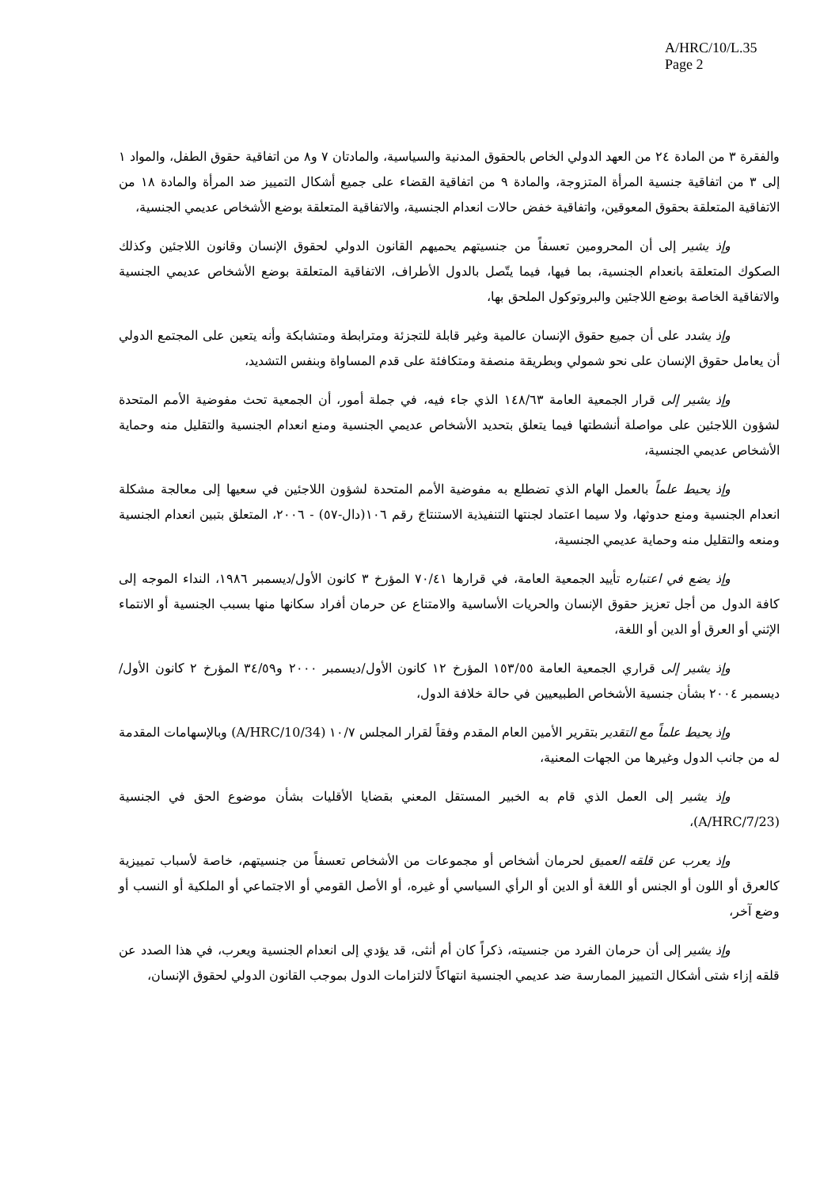A/HRC/10/L.35
Page 2
والفقرة ٣ من المادة ٢٤ من العهد الدولي الخاص بالحقوق المدنية والسياسية، والمادتان ٧ و٨ من اتفاقية حقوق الطفل، والمواد ١ إلى ٣ من اتفاقية جنسية المرأة المتزوجة، والمادة ٩ من اتفاقية القضاء على جميع أشكال التمييز ضد المرأة والمادة ١٨ من الاتفاقية المتعلقة بحقوق المعوقين، واتفاقية خفض حالات انعدام الجنسية، والاتفاقية المتعلقة بوضع الأشخاص عديمي الجنسية،
وإذ يشير إلى أن المحرومين تعسفاً من جنسيتهم يحميهم القانون الدولي لحقوق الإنسان وقانون اللاجئين وكذلك الصكوك المتعلقة بانعدام الجنسية، بما فيها، فيما يتّصل بالدول الأطراف، الاتفاقية المتعلقة بوضع الأشخاص عديمي الجنسية والاتفاقية الخاصة بوضع اللاجئين والبروتوكول الملحق بها،
وإذ يشدد على أن جميع حقوق الإنسان عالمية وغير قابلة للتجزئة ومترابطة ومتشابكة وأنه يتعين على المجتمع الدولي أن يعامل حقوق الإنسان على نحو شمولي وبطريقة منصفة ومتكافئة على قدم المساواة وبنفس التشديد،
وإذ يشير إلى قرار الجمعية العامة ١٤٨/٦٣ الذي جاء فيه، في جملة أمور، أن الجمعية تحث مفوضية الأمم المتحدة لشؤون اللاجئين على مواصلة أنشطتها فيما يتعلق بتحديد الأشخاص عديمي الجنسية ومنع انعدام الجنسية والتقليل منه وحماية الأشخاص عديمي الجنسية،
وإذ يحيط علماً بالعمل الهام الذي تضطلع به مفوضية الأمم المتحدة لشؤون اللاجئين في سعيها إلى معالجة مشكلة انعدام الجنسية ومنع حدوثها، ولا سيما اعتماد لجنتها التنفيذية الاستنتاجَ رقم ١٠٦(دال-٥٧) - ٢٠٠٦، المتعلق بتبين انعدام الجنسية ومنعه والتقليل منه وحماية عديمي الجنسية،
وإذ يضع في اعتباره تأييد الجمعية العامة، في قرارها ٧٠/٤١ المؤرخ ٣ كانون الأول/ديسمبر ١٩٨٦، النداء الموجه إلى كافة الدول من أجل تعزيز حقوق الإنسان والحريات الأساسية والامتناع عن حرمان أفراد سكانها منها بسبب الجنسية أو الانتماء الإثني أو العرق أو الدين أو اللغة،
وإذ يشير إلى قراري الجمعية العامة ١٥٣/٥٥ المؤرخ ١٢ كانون الأول/ديسمبر ٢٠٠٠ و٣٤/٥٩ المؤرخ ٢ كانون الأول/ديسمبر ٢٠٠٤ بشأن جنسية الأشخاص الطبيعيين في حالة خلافة الدول،
وإذ يحيط علماً مع التقدير بتقرير الأمين العام المقدم وفقاً لقرار المجلس ١٠/٧ (A/HRC/10/34) وبالإسهامات المقدمة له من جانب الدول وغيرها من الجهات المعنية،
وإذ يشير إلى العمل الذي قام به الخبير المستقل المعني بقضايا الأقليات بشأن موضوع الحق في الجنسية (A/HRC/7/23)،
وإذ يعرب عن قلقه العميق لحرمان أشخاص أو مجموعات من الأشخاص تعسفاً من جنسيتهم، خاصة لأسباب تمييزية كالعرق أو اللون أو الجنس أو اللغة أو الدين أو الرأي السياسي أو غيره، أو الأصل القومي أو الاجتماعي أو الملكية أو النسب أو وضع آخر،
وإذ يشير إلى أن حرمان الفرد من جنسيته، ذكراً كان أم أنثى، قد يؤدي إلى انعدام الجنسية ويعرب، في هذا الصدد عن قلقه إزاء شتى أشكال التمييز الممارسة ضد عديمي الجنسية انتهاكاً لالتزامات الدول بموجب القانون الدولي لحقوق الإنسان،